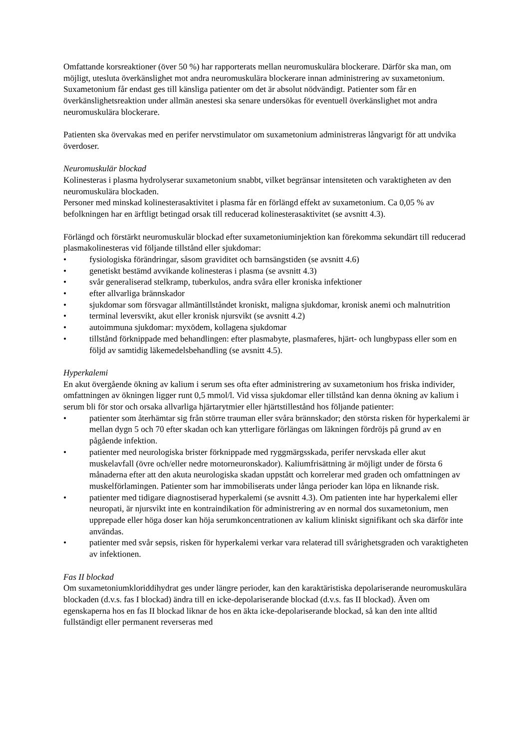Omfattande korsreaktioner (över 50 %) har rapporterats mellan neuromuskulära blockerare. Därför ska man, om möjligt, utesluta överkänslighet mot andra neuromuskulära blockerare innan administrering av suxametonium. Suxametonium får endast ges till känsliga patienter om det är absolut nödvändigt. Patienter som får en överkänslighetsreaktion under allmän anestesi ska senare undersökas för eventuell överkänslighet mot andra neuromuskulära blockerare.
Patienten ska övervakas med en perifer nervstimulator om suxametonium administreras långvarigt för att undvika överdoser.
Neuromuskulär blockad
Kolinesteras i plasma hydrolyserar suxametonium snabbt, vilket begränsar intensiteten och varaktigheten av den neuromuskulära blockaden.
Personer med minskad kolinesterasaktivitet i plasma får en förlängd effekt av suxametonium. Ca 0,05 % av befolkningen har en ärftligt betingad orsak till reducerad kolinesterasaktivitet (se avsnitt 4.3).
Förlängd och förstärkt neuromuskulär blockad efter suxametoniuminjektion kan förekomma sekundärt till reducerad plasmakolinesteras vid följande tillstånd eller sjukdomar:
• fysiologiska förändringar, såsom graviditet och barnsängstiden (se avsnitt 4.6)
• genetiskt bestämd avvikande kolinesteras i plasma (se avsnitt 4.3)
• svår generaliserad stelkramp, tuberkulos, andra svåra eller kroniska infektioner
• efter allvarliga brännskador
• sjukdomar som försvagar allmäntillståndet kroniskt, maligna sjukdomar, kronisk anemi och malnutrition
• terminal leversvikt, akut eller kronisk njursvikt (se avsnitt 4.2)
• autoimmuna sjukdomar: myxödem, kollagena sjukdomar
• tillstånd förknippade med behandlingen: efter plasmabyte, plasmaferes, hjärt- och lungbypass eller som en följd av samtidig läkemedelsbehandling (se avsnitt 4.5).
Hyperkalemi
En akut övergående ökning av kalium i serum ses ofta efter administrering av suxametonium hos friska individer, omfattningen av ökningen ligger runt 0,5 mmol/l. Vid vissa sjukdomar eller tillstånd kan denna ökning av kalium i serum bli för stor och orsaka allvarliga hjärtarytmier eller hjärtstillestånd hos följande patienter:
• patienter som återhämtar sig från större trauman eller svåra brännskador; den största risken för hyperkalemi är mellan dygn 5 och 70 efter skadan och kan ytterligare förlängas om läkningen fördröjs på grund av en pågående infektion.
• patienter med neurologiska brister förknippade med ryggmärgsskada, perifer nervskada eller akut muskelavfall (övre och/eller nedre motorneuronskador). Kaliumfrisättning är möjligt under de första 6 månaderna efter att den akuta neurologiska skadan uppstått och korrelerar med graden och omfattningen av muskelförlamingen. Patienter som har immobiliserats under långa perioder kan löpa en liknande risk.
• patienter med tidigare diagnostiserad hyperkalemi (se avsnitt 4.3). Om patienten inte har hyperkalemi eller neuropati, är njursvikt inte en kontraindikation för administrering av en normal dos suxametonium, men upprepade eller höga doser kan höja serumkoncentrationen av kalium kliniskt signifikant och ska därför inte användas.
• patienter med svår sepsis, risken för hyperkalemi verkar vara relaterad till svårighetsgraden och varaktigheten av infektionen.
Fas II blockad
Om suxametoniumkloriddihydrat ges under längre perioder, kan den karaktäristiska depolariserande neuromuskulära blockaden (d.v.s. fas I blockad) ändra till en icke-depolariserande blockad (d.v.s. fas II blockad). Även om egenskaperna hos en fas II blockad liknar de hos en äkta icke-depolariserande blockad, så kan den inte alltid fullständigt eller permanent reverseras med